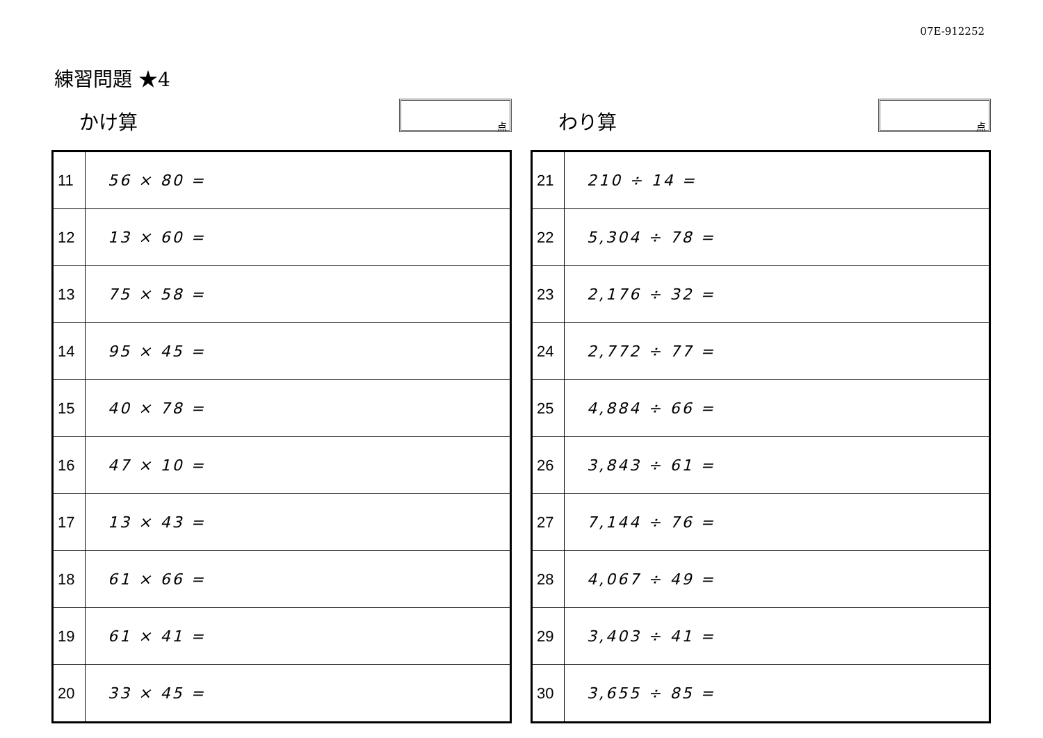07E-912252
練習問題 ★4
かけ算
点
| 11 | 56 × 80 = |
| 12 | 13 × 60 = |
| 13 | 75 × 58 = |
| 14 | 95 × 45 = |
| 15 | 40 × 78 = |
| 16 | 47 × 10 = |
| 17 | 13 × 43 = |
| 18 | 61 × 66 = |
| 19 | 61 × 41 = |
| 20 | 33 × 45 = |
わり算
点
| 21 | 210 ÷ 14 = |
| 22 | 5,304 ÷ 78 = |
| 23 | 2,176 ÷ 32 = |
| 24 | 2,772 ÷ 77 = |
| 25 | 4,884 ÷ 66 = |
| 26 | 3,843 ÷ 61 = |
| 27 | 7,144 ÷ 76 = |
| 28 | 4,067 ÷ 49 = |
| 29 | 3,403 ÷ 41 = |
| 30 | 3,655 ÷ 85 = |